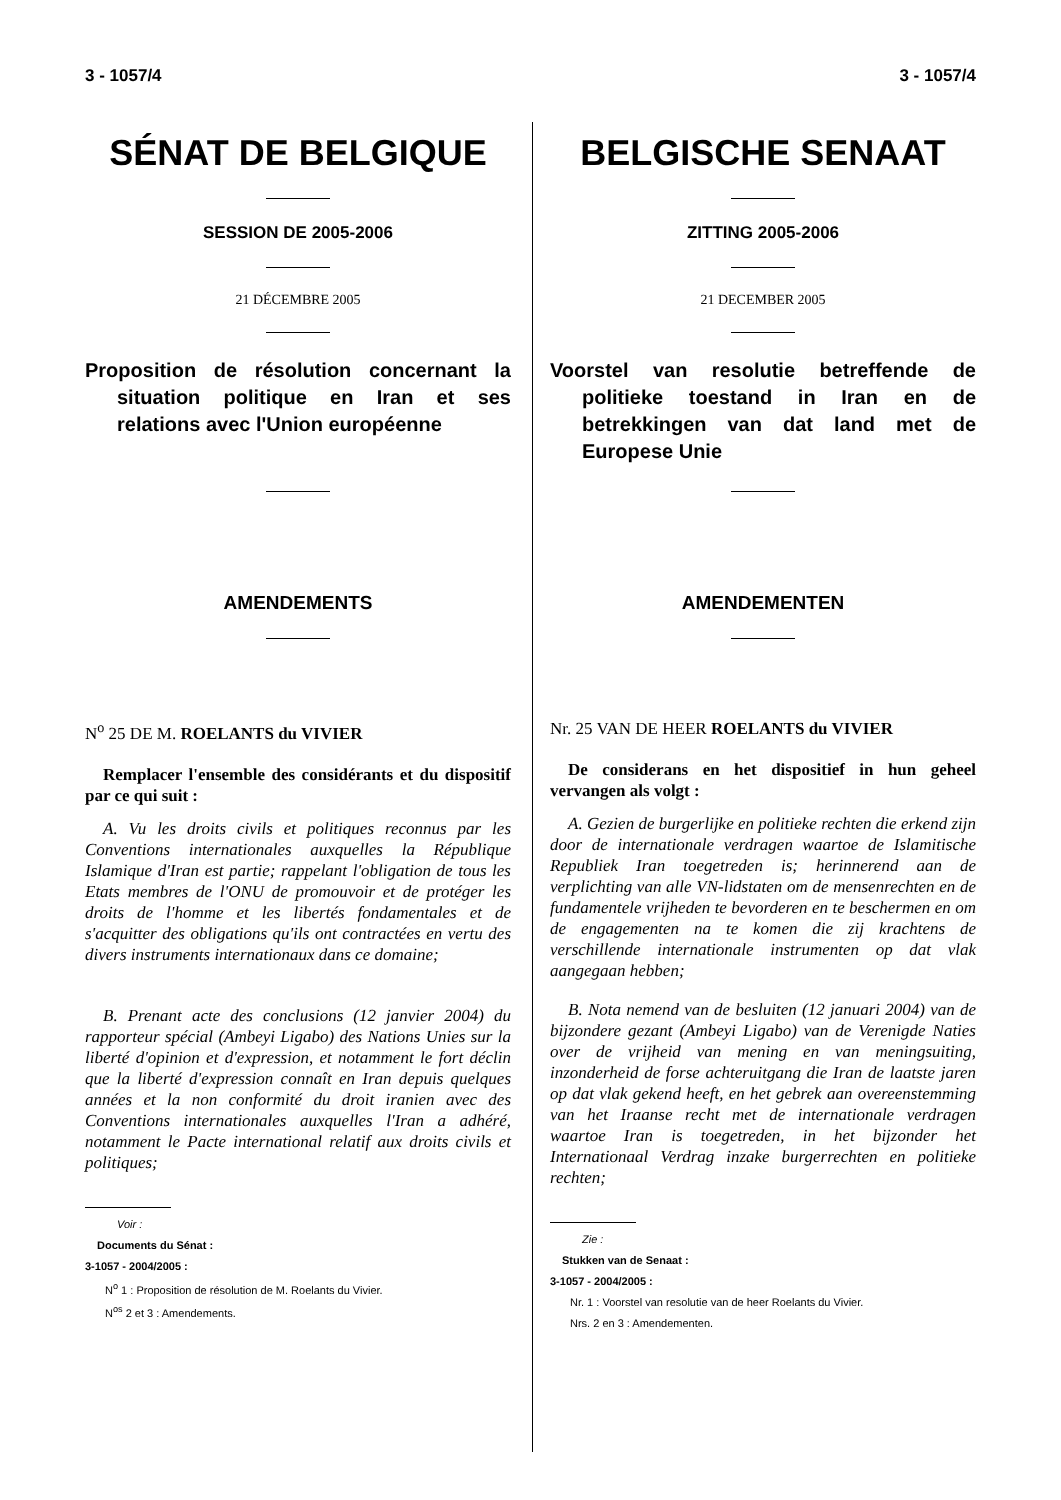3 - 1057/4 3 - 1057/4
SÉNAT DE BELGIQUE
SESSION DE 2005-2006
21 DÉCEMBRE 2005
Proposition de résolution concernant la situation politique en Iran et ses relations avec l'Union européenne
AMENDEMENTS
N<sup>o</sup> 25 DE M. ROELANTS du VIVIER
Remplacer l'ensemble des considérants et du dispositif par ce qui suit :
A. Vu les droits civils et politiques reconnus par les Conventions internationales auxquelles la République Islamique d'Iran est partie; rappelant l'obligation de tous les Etats membres de l'ONU de promouvoir et de protéger les droits de l'homme et les libertés fondamentales et de s'acquitter des obligations qu'ils ont contractées en vertu des divers instruments internationaux dans ce domaine;
B. Prenant acte des conclusions (12 janvier 2004) du rapporteur spécial (Ambeyi Ligabo) des Nations Unies sur la liberté d'opinion et d'expression, et notamment le fort déclin que la liberté d'expression connaît en Iran depuis quelques années et la non conformité du droit iranien avec des Conventions internationales auxquelles l'Iran a adhéré, notamment le Pacte international relatif aux droits civils et politiques;
Voir :
Documents du Sénat :
3-1057 - 2004/2005 :
N<sup>o</sup> 1 : Proposition de résolution de M. Roelants du Vivier.
N<sup>os</sup> 2 et 3 : Amendements.
BELGISCHE SENAAT
ZITTING 2005-2006
21 DECEMBER 2005
Voorstel van resolutie betreffende de politieke toestand in Iran en de betrekkingen van dat land met de Europese Unie
AMENDEMENTEN
Nr. 25 VAN DE HEER ROELANTS du VIVIER
De considerans en het dispositief in hun geheel vervangen als volgt :
A. Gezien de burgerlijke en politieke rechten die erkend zijn door de internationale verdragen waartoe de Islamitische Republiek Iran toegetreden is; herinnerend aan de verplichting van alle VN-lidstaten om de mensenrechten en de fundamentele vrijheden te bevorderen en te beschermen en om de engagementen na te komen die zij krachtens de verschillende internationale instrumenten op dat vlak aangegaan hebben;
B. Nota nemend van de besluiten (12 januari 2004) van de bijzondere gezant (Ambeyi Ligabo) van de Verenigde Naties over de vrijheid van mening en van meningsuiting, inzonderheid de forse achteruitgang die Iran de laatste jaren op dat vlak gekend heeft, en het gebrek aan overeenstemming van het Iraanse recht met de internationale verdragen waartoe Iran is toegetreden, in het bijzonder het Internationaal Verdrag inzake burgerrechten en politieke rechten;
Zie :
Stukken van de Senaat :
3-1057 - 2004/2005 :
Nr. 1 : Voorstel van resolutie van de heer Roelants du Vivier.
Nrs. 2 en 3 : Amendementen.